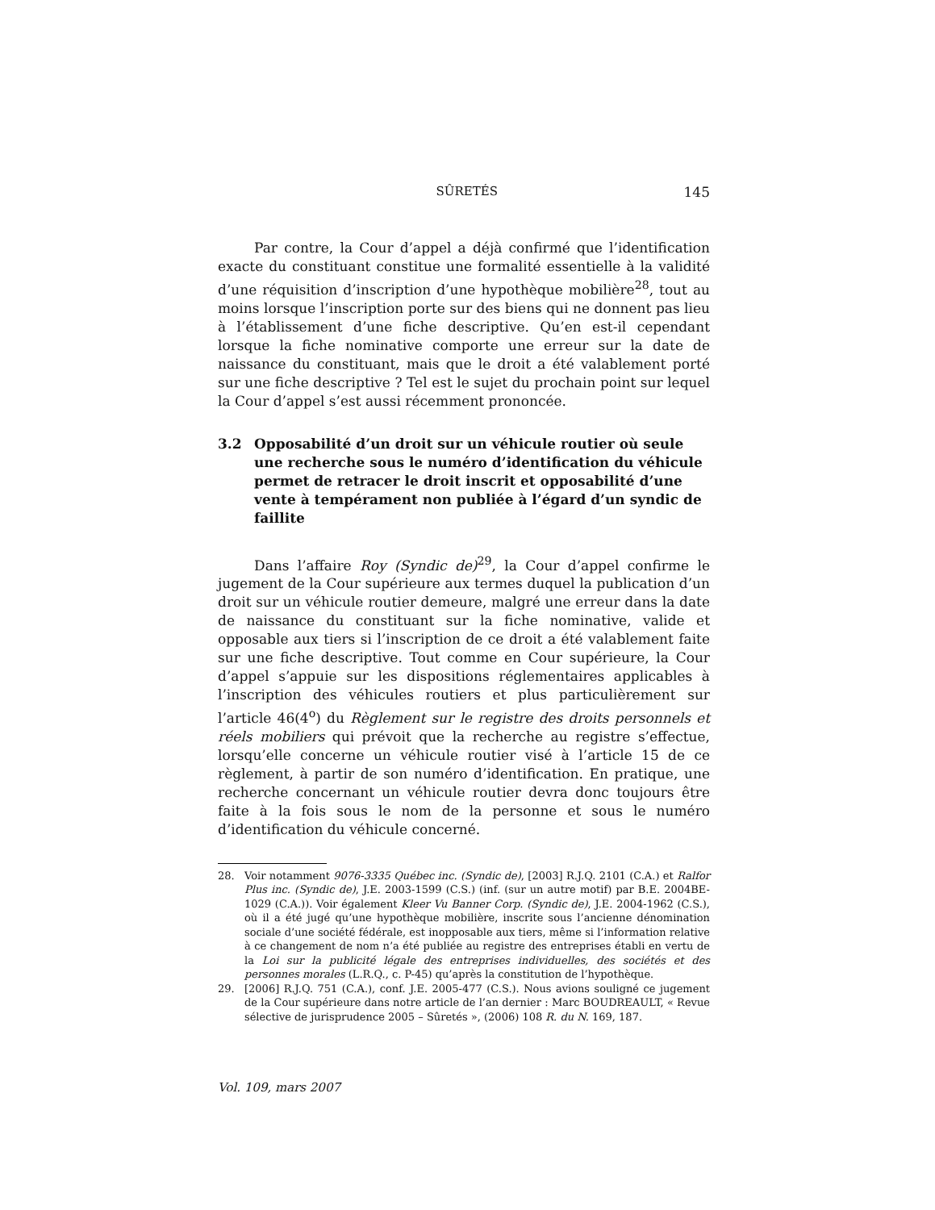SÛRETÉS 145
Par contre, la Cour d’appel a déjà confirmé que l’identification exacte du constituant constitue une formalité essentielle à la validité d’une réquisition d’inscription d’une hypothèque mobilière<sup>28</sup>, tout au moins lorsque l’inscription porte sur des biens qui ne donnent pas lieu à l’établissement d’une fiche descriptive. Qu’en est-il cependant lorsque la fiche nominative comporte une erreur sur la date de naissance du constituant, mais que le droit a été valablement porté sur une fiche descriptive ? Tel est le sujet du prochain point sur lequel la Cour d’appel s’est aussi récemment prononcée.
3.2 Opposabilité d’un droit sur un véhicule routier où seule une recherche sous le numéro d’identification du véhicule permet de retracer le droit inscrit et opposabilité d’une vente à tempérament non publiée à l’égard d’un syndic de faillite
Dans l’affaire Roy (Syndic de)<sup>29</sup>, la Cour d’appel confirme le jugement de la Cour supérieure aux termes duquel la publication d’un droit sur un véhicule routier demeure, malgré une erreur dans la date de naissance du constituant sur la fiche nominative, valide et opposable aux tiers si l’inscription de ce droit a été valablement faite sur une fiche descriptive. Tout comme en Cour supérieure, la Cour d’appel s’appuie sur les dispositions réglementaires applicables à l’inscription des véhicules routiers et plus particulièrement sur l’article 46(4<sup>o</sup>) du Règlement sur le registre des droits personnels et réels mobiliers qui prévoit que la recherche au registre s’effectue, lorsqu’elle concerne un véhicule routier visé à l’article 15 de ce règlement, à partir de son numéro d’identification. En pratique, une recherche concernant un véhicule routier devra donc toujours être faite à la fois sous le nom de la personne et sous le numéro d’identification du véhicule concerné.
28. Voir notamment 9076-3335 Québec inc. (Syndic de), [2003] R.J.Q. 2101 (C.A.) et Ralfor Plus inc. (Syndic de), J.E. 2003-1599 (C.S.) (inf. (sur un autre motif) par B.E. 2004BE-1029 (C.A.)). Voir également Kleer Vu Banner Corp. (Syndic de), J.E. 2004-1962 (C.S.), où il a été jugé qu’une hypothèque mobilière, inscrite sous l’ancienne dénomination sociale d’une société fédérale, est inopposable aux tiers, même si l’information relative à ce changement de nom n’a été publiée au registre des entreprises établi en vertu de la Loi sur la publicité légale des entreprises individuelles, des sociétés et des personnes morales (L.R.Q., c. P-45) qu’après la constitution de l’hypothèque.
29. [2006] R.J.Q. 751 (C.A.), conf. J.E. 2005-477 (C.S.). Nous avions souligné ce jugement de la Cour supérieure dans notre article de l’an dernier : Marc BOUDREAULT, « Revue sélective de jurisprudence 2005 – Sûretés », (2006) 108 R. du N. 169, 187.
Vol. 109, mars 2007